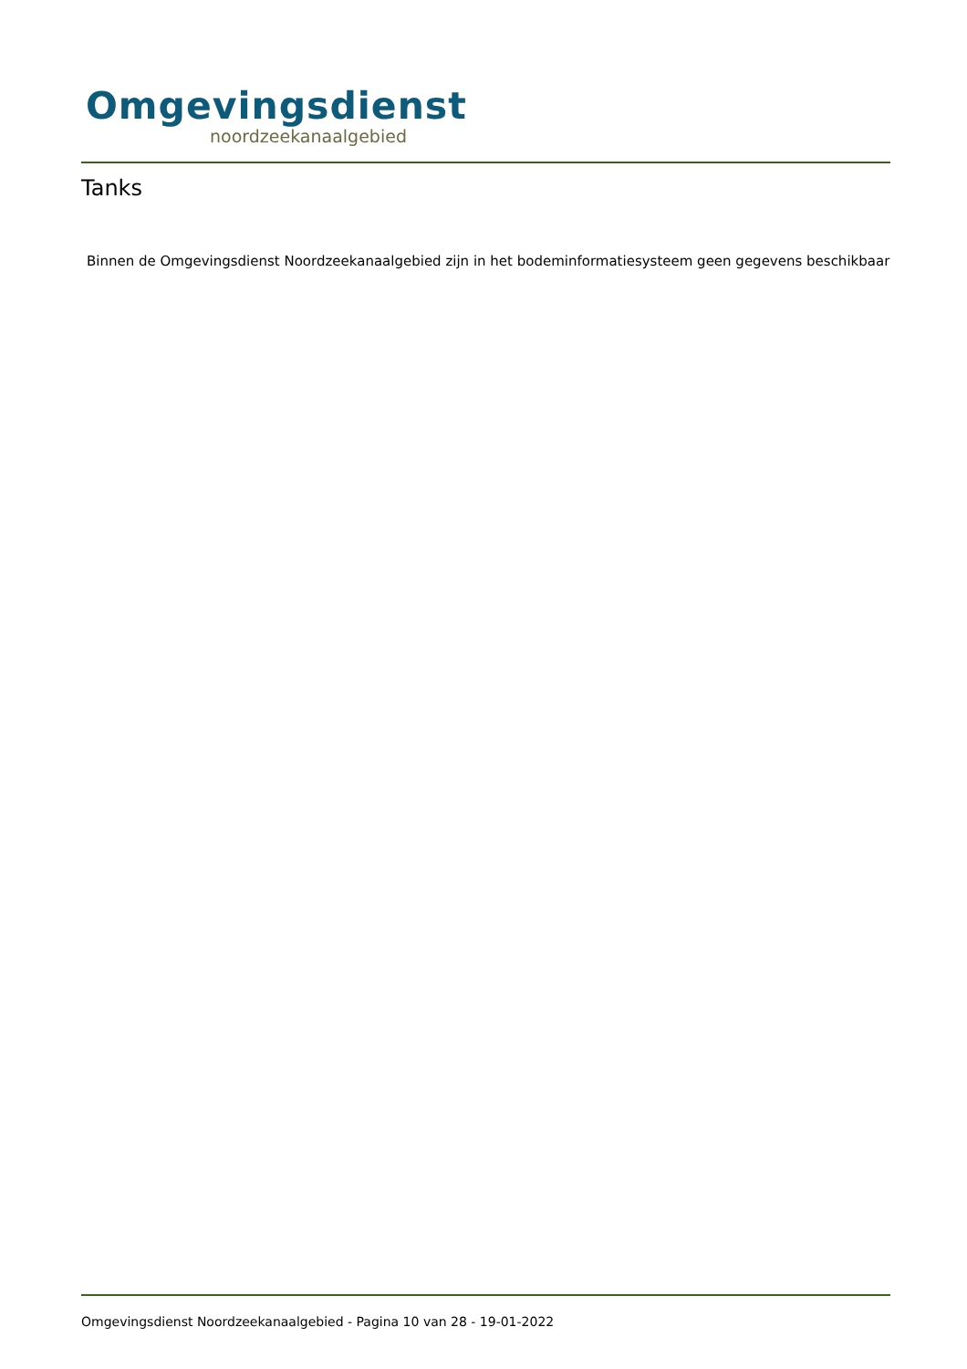Omgevingsdienst
noordzeekanaalgebied
Tanks
Binnen de Omgevingsdienst Noordzeekanaalgebied zijn in het bodeminformatiesysteem geen gegevens beschikbaar
Omgevingsdienst Noordzeekanaalgebied - Pagina 10 van 28 - 19-01-2022